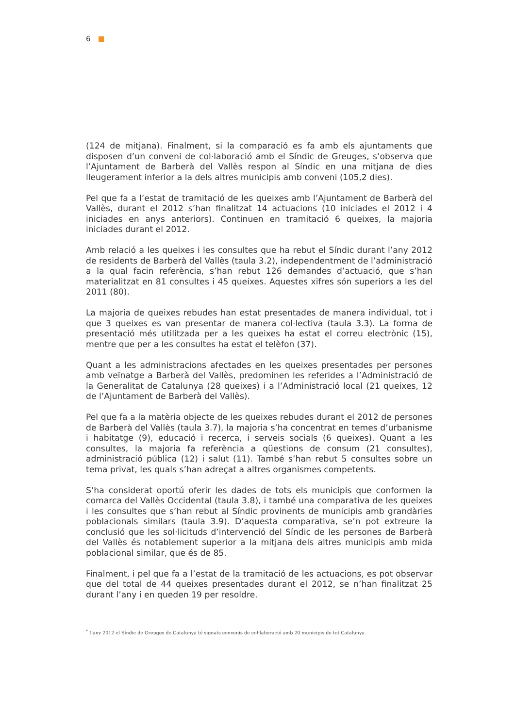6
(124 de mitjana). Finalment, si la comparació es fa amb els ajuntaments que disposen d’un conveni de col·laboració amb el Síndic de Greuges, s’observa que l’Ajuntament de Barberà del Vallès respon al Síndic en una mitjana de dies lleugerament inferior a la dels altres municipis amb conveni (105,2 dies).
Pel que fa a l’estat de tramitació de les queixes amb l’Ajuntament de Barberà del Vallès, durant el 2012 s’han finalitzat 14 actuacions (10 iniciades el 2012 i 4 iniciades en anys anteriors). Continuen en tramitació 6 queixes, la majoria iniciades durant el 2012.
Amb relació a les queixes i les consultes que ha rebut el Síndic durant l’any 2012 de residents de Barberà del Vallès (taula 3.2), independentment de l’administració a la qual facin referència, s’han rebut 126 demandes d’actuació, que s’han materialitzat en 81 consultes i 45 queixes. Aquestes xifres són superiors a les del 2011 (80).
La majoria de queixes rebudes han estat presentades de manera individual, tot i que 3 queixes es van presentar de manera col·lectiva (taula 3.3). La forma de presentació més utilitzada per a les queixes ha estat el correu electrònic (15), mentre que per a les consultes ha estat el telèfon (37).
Quant a les administracions afectades en les queixes presentades per persones amb veïnatge a Barberà del Vallès, predominen les referides a l’Administració de la Generalitat de Catalunya (28 queixes) i a l’Administració local (21 queixes, 12 de l’Ajuntament de Barberà del Vallès).
Pel que fa a la matèria objecte de les queixes rebudes durant el 2012 de persones de Barberà del Vallès (taula 3.7), la majoria s’ha concentrat en temes d’urbanisme i habitatge (9), educació i recerca, i serveis socials (6 queixes). Quant a les consultes, la majoria fa referència a qüestions de consum (21 consultes), administració pública (12) i salut (11). També s’han rebut 5 consultes sobre un tema privat, les quals s’han adreçat a altres organismes competents.
S’ha considerat oportú oferir les dades de tots els municipis que conformen la comarca del Vallès Occidental (taula 3.8), i també una comparativa de les queixes i les consultes que s’han rebut al Síndic provinents de municipis amb grandàries poblacionals similars (taula 3.9). D’aquesta comparativa, se’n pot extreure la conclusió que les sol·licituds d’intervenció del Síndic de les persones de Barberà del Vallès és notablement superior a la mitjana dels altres municipis amb mida poblacional similar, que és de 85.
Finalment, i pel que fa a l’estat de la tramitació de les actuacions, es pot observar que del total de 44 queixes presentades durant el 2012, se n’han finalitzat 25 durant l’any i en queden 19 per resoldre.
<sup>*</sup> L’any 2012 el Síndic de Greuges de Catalunya té signats convenis de col·laboració amb 20 municipis de tot Catalunya.